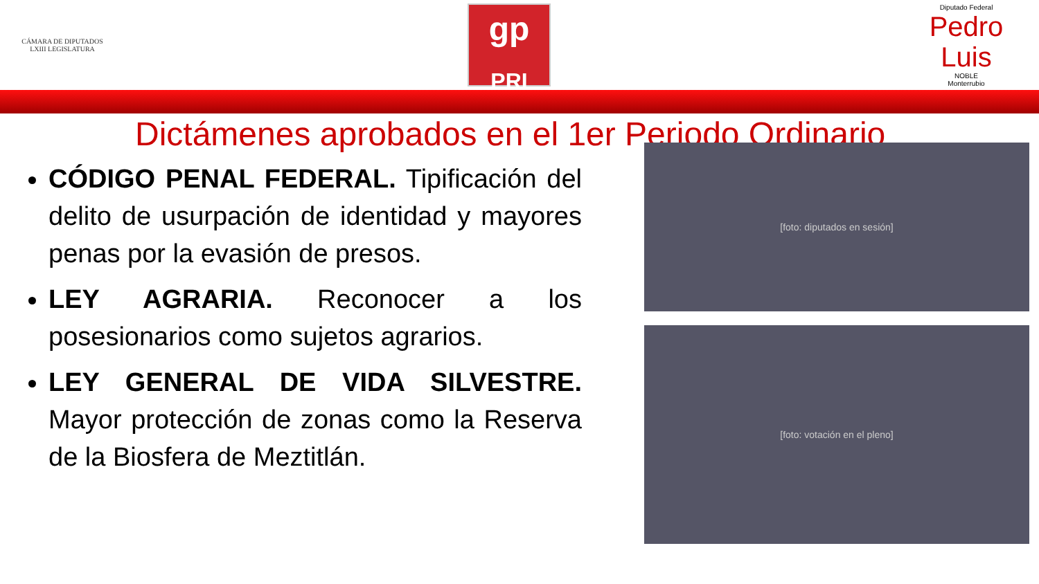CÁMARA DE DIPUTADOS
LXIII LEGISLATURA
gp
PRI
Diputado Federal
Pedro Luis
NOBLE
Monterrubio
Dictámenes aprobados en el 1er Periodo Ordinario
CÓDIGO PENAL FEDERAL. Tipificación del delito de usurpación de identidad y mayores penas por la evasión de presos.
LEY AGRARIA. Reconocer a los posesionarios como sujetos agrarios.
LEY GENERAL DE VIDA SILVESTRE. Mayor protección de zonas como la Reserva de la Biosfera de Meztitlán.
[foto: diputados en sesión]
[foto: votación en el pleno]